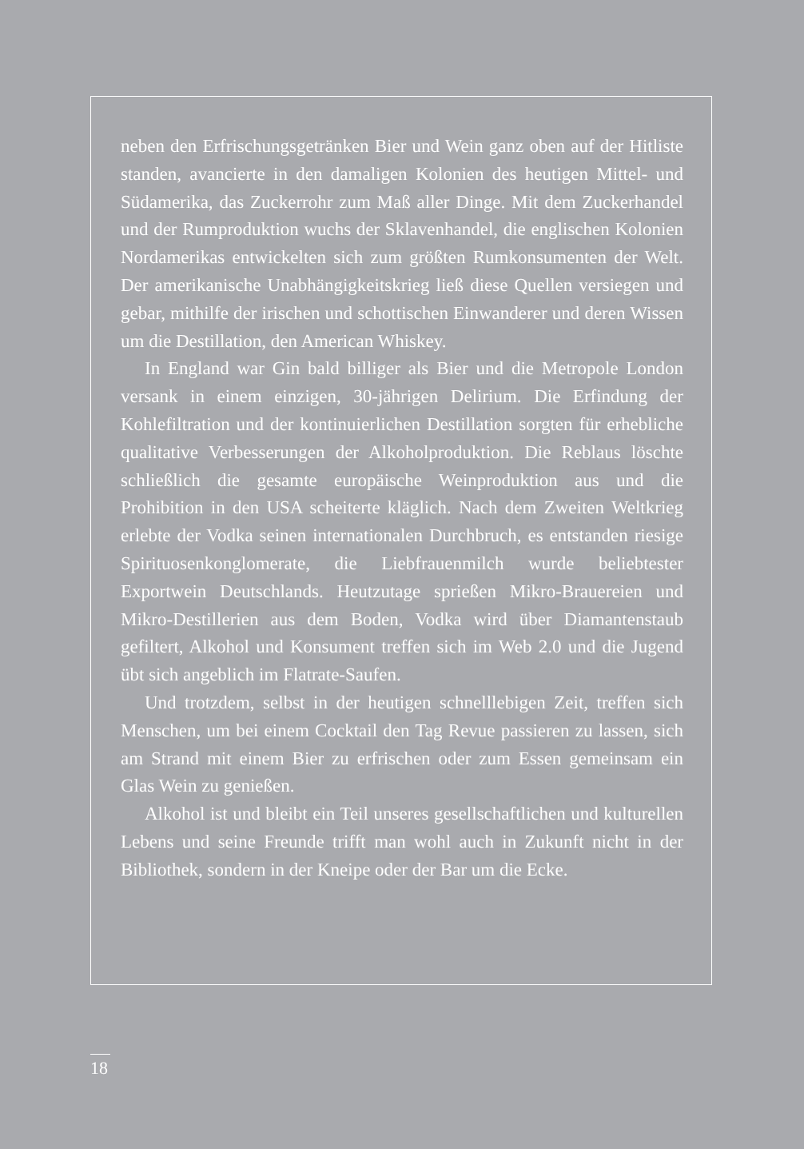neben den Erfrischungsgetränken Bier und Wein ganz oben auf der Hitliste standen, avancierte in den damaligen Kolonien des heutigen Mittel- und Südamerika, das Zuckerrohr zum Maß aller Dinge. Mit dem Zuckerhandel und der Rumproduktion wuchs der Sklavenhandel, die englischen Kolonien Nordamerikas entwickelten sich zum größten Rumkonsumenten der Welt. Der amerikanische Unabhängigkeitskrieg ließ diese Quellen versiegen und gebar, mithilfe der irischen und schottischen Einwanderer und deren Wissen um die Destillation, den American Whiskey.
In England war Gin bald billiger als Bier und die Metropole London versank in einem einzigen, 30-jährigen Delirium. Die Erfindung der Kohlefiltration und der kontinuierlichen Destillation sorgten für erhebliche qualitative Verbesserungen der Alkoholproduktion. Die Reblaus löschte schließlich die gesamte europäische Weinproduktion aus und die Prohibition in den USA scheiterte kläglich. Nach dem Zweiten Weltkrieg erlebte der Vodka seinen internationalen Durchbruch, es entstanden riesige Spirituosenkonglomerate, die Liebfrauenmilch wurde beliebtester Exportwein Deutschlands. Heutzutage sprießen Mikro-Brauereien und Mikro-Destillerien aus dem Boden, Vodka wird über Diamantenstaub gefiltert, Alkohol und Konsument treffen sich im Web 2.0 und die Jugend übt sich angeblich im Flatrate-Saufen.
Und trotzdem, selbst in der heutigen schnelllebigen Zeit, treffen sich Menschen, um bei einem Cocktail den Tag Revue passieren zu lassen, sich am Strand mit einem Bier zu erfrischen oder zum Essen gemeinsam ein Glas Wein zu genießen.
Alkohol ist und bleibt ein Teil unseres gesellschaftlichen und kulturellen Lebens und seine Freunde trifft man wohl auch in Zukunft nicht in der Bibliothek, sondern in der Kneipe oder der Bar um die Ecke.
18